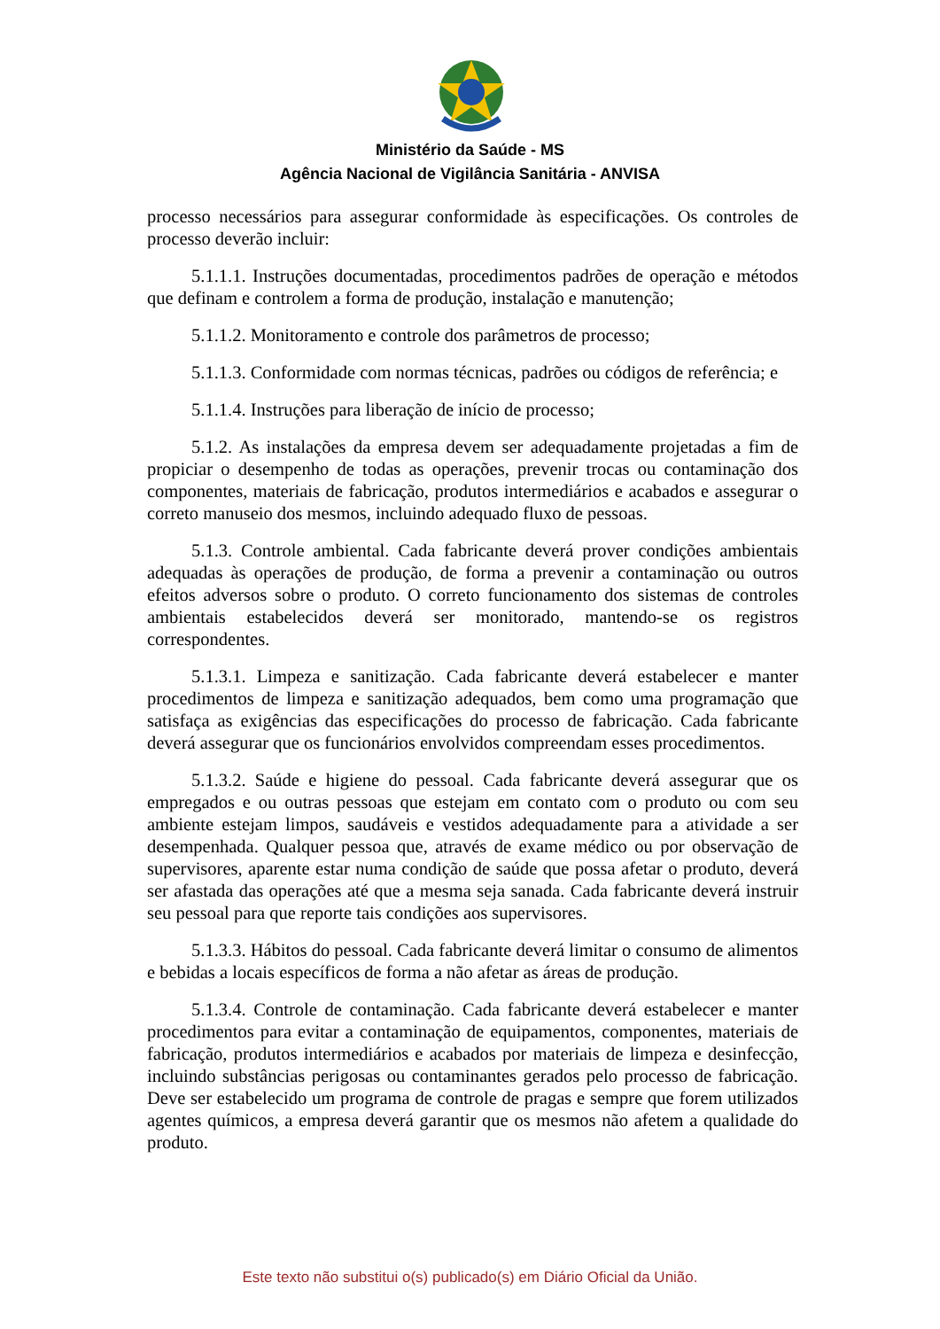Ministério da Saúde - MS
Agência Nacional de Vigilância Sanitária - ANVISA
processo necessários para assegurar conformidade às especificações. Os controles de processo deverão incluir:
5.1.1.1. Instruções documentadas, procedimentos padrões de operação e métodos que definam e controlem a forma de produção, instalação e manutenção;
5.1.1.2. Monitoramento e controle dos parâmetros de processo;
5.1.1.3. Conformidade com normas técnicas, padrões ou códigos de referência; e
5.1.1.4. Instruções para liberação de início de processo;
5.1.2. As instalações da empresa devem ser adequadamente projetadas a fim de propiciar o desempenho de todas as operações, prevenir trocas ou contaminação dos componentes, materiais de fabricação, produtos intermediários e acabados e assegurar o correto manuseio dos mesmos, incluindo adequado fluxo de pessoas.
5.1.3. Controle ambiental. Cada fabricante deverá prover condições ambientais adequadas às operações de produção, de forma a prevenir a contaminação ou outros efeitos adversos sobre o produto. O correto funcionamento dos sistemas de controles ambientais estabelecidos deverá ser monitorado, mantendo-se os registros correspondentes.
5.1.3.1. Limpeza e sanitização. Cada fabricante deverá estabelecer e manter procedimentos de limpeza e sanitização adequados, bem como uma programação que satisfaça as exigências das especificações do processo de fabricação. Cada fabricante deverá assegurar que os funcionários envolvidos compreendam esses procedimentos.
5.1.3.2. Saúde e higiene do pessoal. Cada fabricante deverá assegurar que os empregados e ou outras pessoas que estejam em contato com o produto ou com seu ambiente estejam limpos, saudáveis e vestidos adequadamente para a atividade a ser desempenhada. Qualquer pessoa que, através de exame médico ou por observação de supervisores, aparente estar numa condição de saúde que possa afetar o produto, deverá ser afastada das operações até que a mesma seja sanada. Cada fabricante deverá instruir seu pessoal para que reporte tais condições aos supervisores.
5.1.3.3. Hábitos do pessoal. Cada fabricante deverá limitar o consumo de alimentos e bebidas a locais específicos de forma a não afetar as áreas de produção.
5.1.3.4. Controle de contaminação. Cada fabricante deverá estabelecer e manter procedimentos para evitar a contaminação de equipamentos, componentes, materiais de fabricação, produtos intermediários e acabados por materiais de limpeza e desinfecção, incluindo substâncias perigosas ou contaminantes gerados pelo processo de fabricação. Deve ser estabelecido um programa de controle de pragas e sempre que forem utilizados agentes químicos, a empresa deverá garantir que os mesmos não afetem a qualidade do produto.
Este texto não substitui o(s) publicado(s) em Diário Oficial da União.